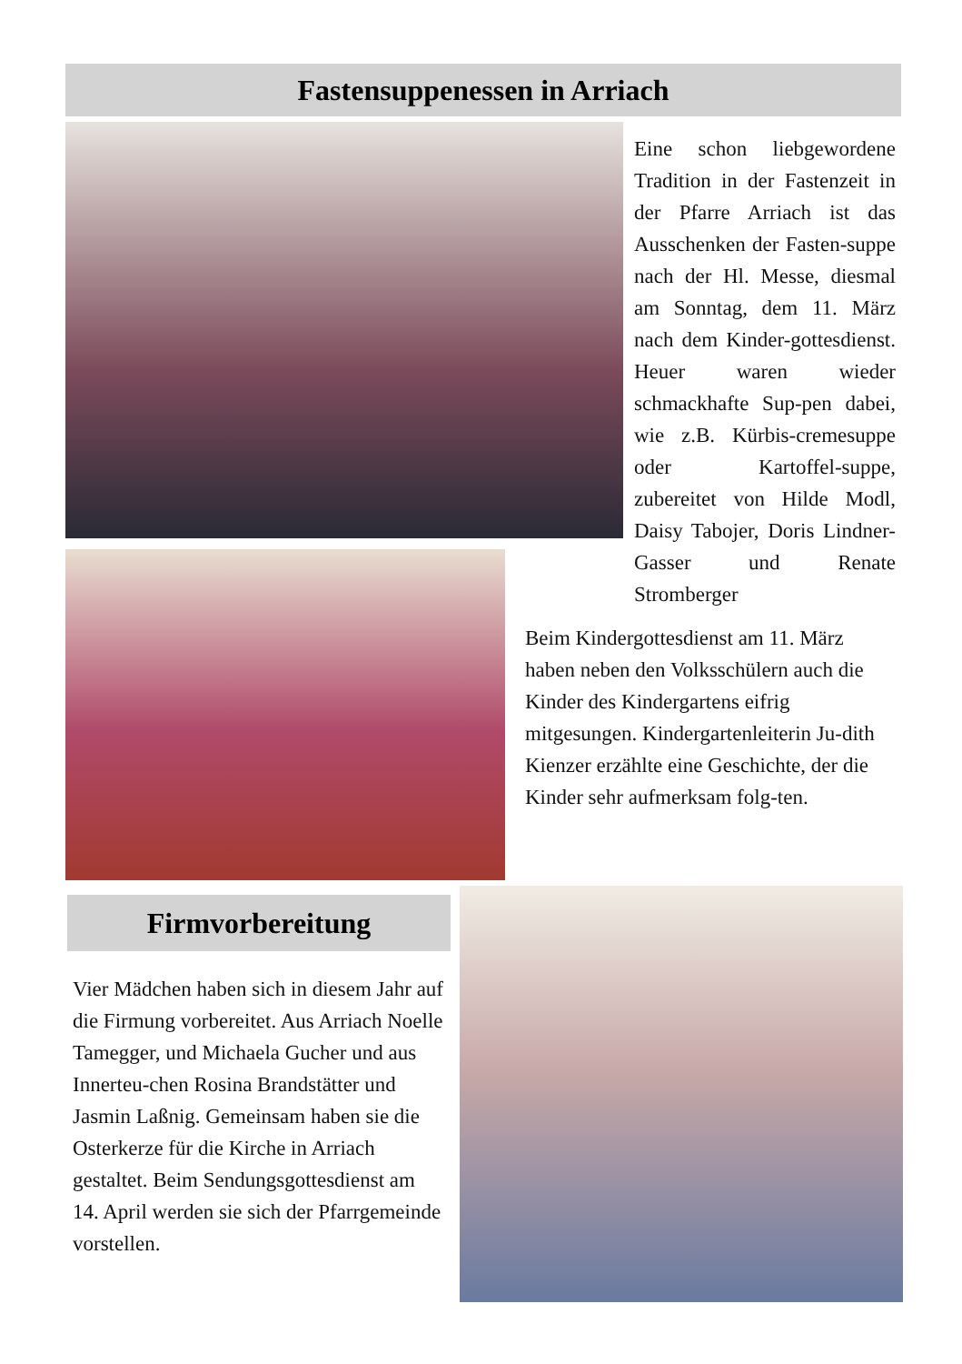Fastensuppenessen in Arriach
Eine schon liebgewordene Tradition in der Fastenzeit in der Pfarre Arriach ist das Ausschenken der Fasten-suppe nach der Hl. Messe, diesmal am Sonntag, dem 11. März nach dem Kinder-gottesdienst. Heuer waren wieder schmackhafte Sup-pen dabei, wie z.B. Kürbis-cremesuppe oder Kartoffel-suppe, zubereitet von Hilde Modl, Daisy Tabojer, Doris Lindner-Gasser und Renate Stromberger
Beim Kindergottesdienst am 11. März haben neben den Volksschülern auch die Kinder des Kindergartens eifrig mitgesungen. Kindergartenleiterin Ju-dith Kienzer erzählte eine Geschichte, der die Kinder sehr aufmerksam folg-ten.
Firmvorbereitung
Vier Mädchen haben sich in diesem Jahr auf die Firmung vorbereitet. Aus Arriach Noelle Tamegger, und Michaela Gucher und aus Innerteu-chen Rosina Brandstätter und Jasmin Laßnig. Gemeinsam haben sie die Osterkerze für die Kirche in Arriach gestaltet. Beim Sendungsgottesdienst am 14. April werden sie sich der Pfarrgemeinde vorstellen.